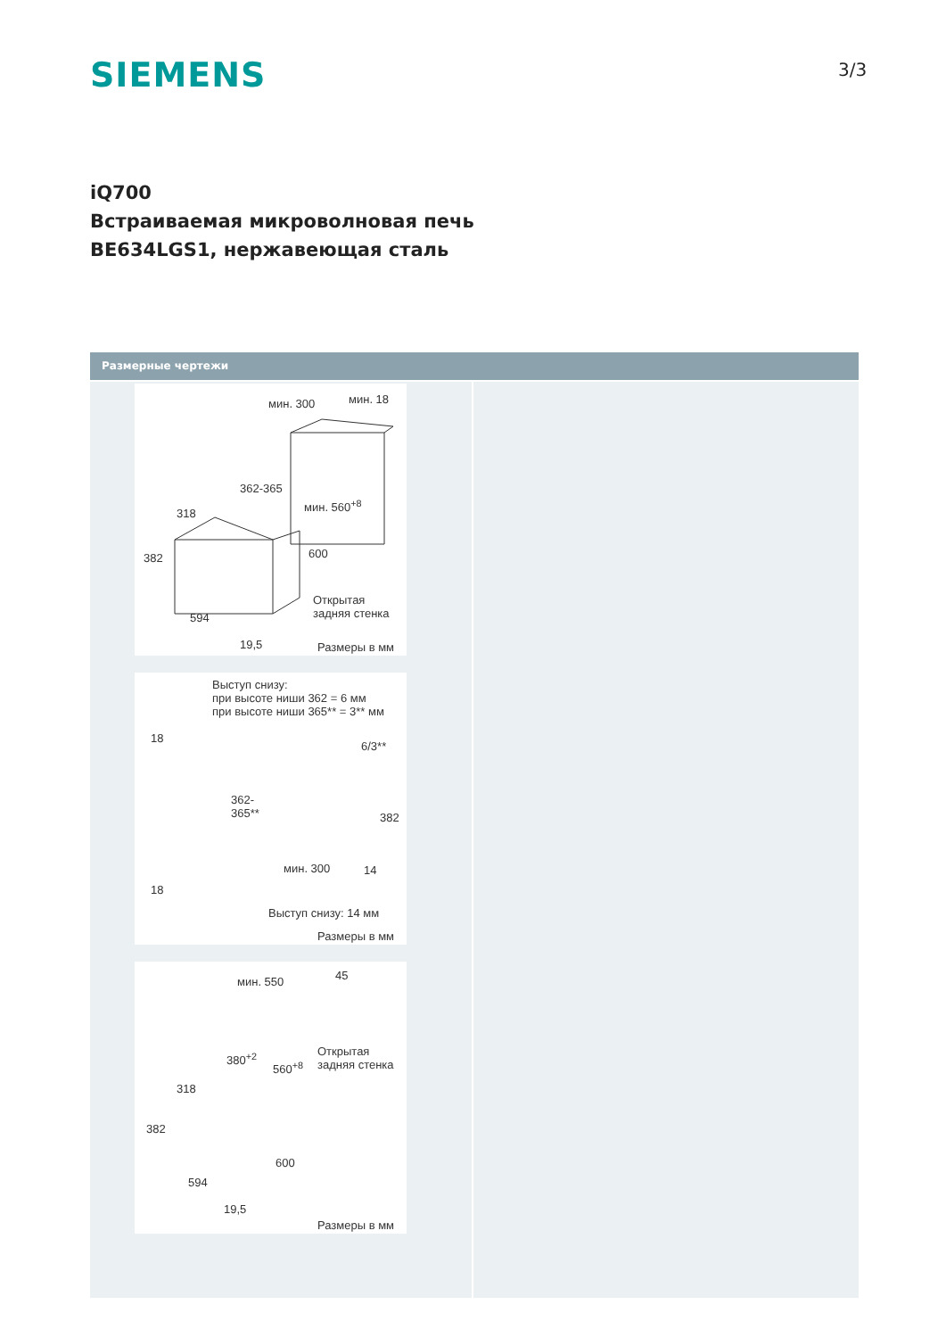SIEMENS 3/3
iQ700
Встраиваемая микроволновая печь
BE634LGS1, нержавеющая сталь
Размерные чертежи
мин. 300 мин. 18
362-365
мин. 560<sup>+8</sup>
318
382 600
Открытая
задняя стенка 594
19,5 Размеры в мм
Выступ снизу:
при высоте ниши 362 = 6 мм
при высоте ниши 365** = 3** мм
18
6/3**
362-
365** 382
мин. 300 14
18
Выступ снизу: 14 мм
Размеры в мм
мин. 550 45
380<sup>+2</sup>
560<sup>+8</sup>
Открытая
задняя стенка
318
382
600
594
19,5
Размеры в мм